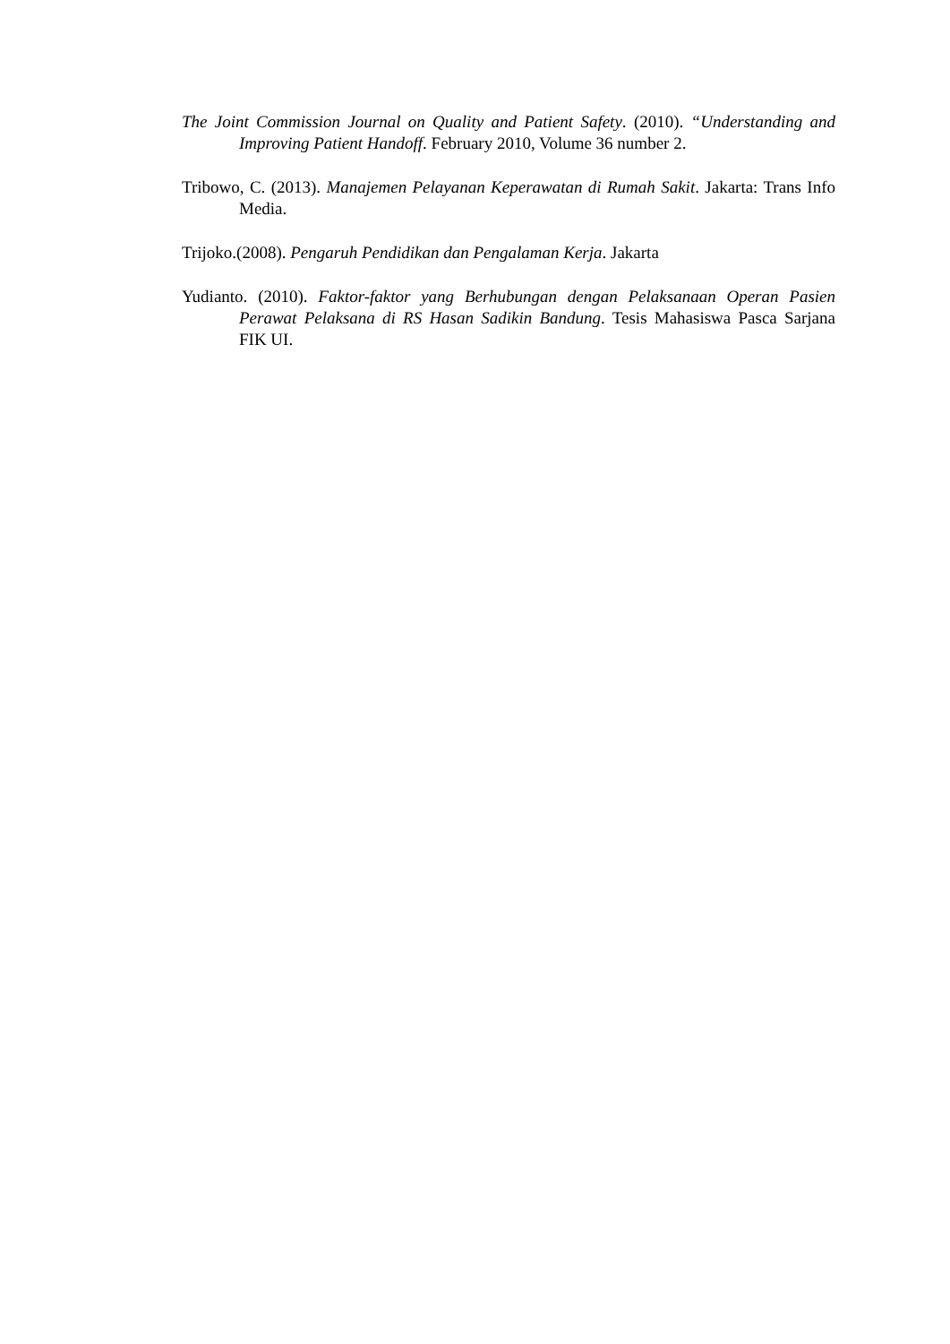The Joint Commission Journal on Quality and Patient Safety. (2010). “Understanding and Improving Patient Handoff. February 2010, Volume 36 number 2.
Tribowo, C. (2013). Manajemen Pelayanan Keperawatan di Rumah Sakit. Jakarta: Trans Info Media.
Trijoko.(2008). Pengaruh Pendidikan dan Pengalaman Kerja. Jakarta
Yudianto. (2010). Faktor-faktor yang Berhubungan dengan Pelaksanaan Operan Pasien Perawat Pelaksana di RS Hasan Sadikin Bandung. Tesis Mahasiswa Pasca Sarjana FIK UI.